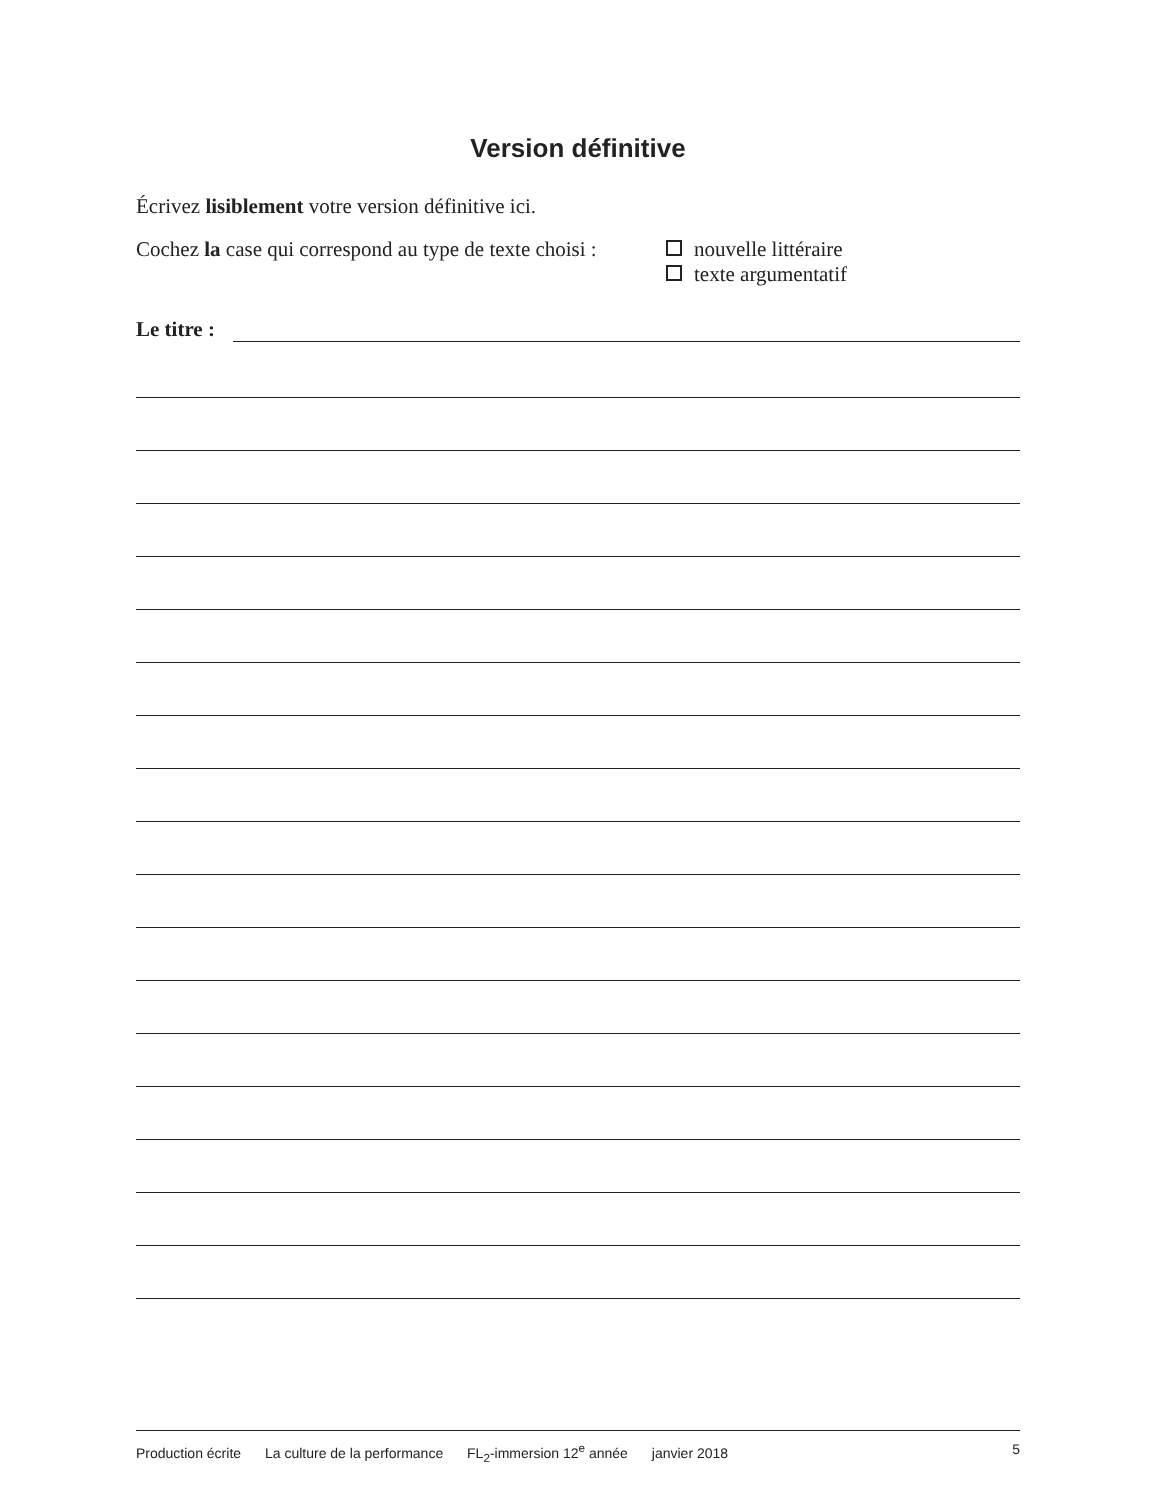Version définitive
Écrivez lisiblement votre version définitive ici.
Cochez la case qui correspond au type de texte choisi :
nouvelle littéraire
texte argumentatif
Le titre :
Production écrite La culture de la performance FL<sub>2</sub>-immersion 12<sup>e</sup> année janvier 2018
5